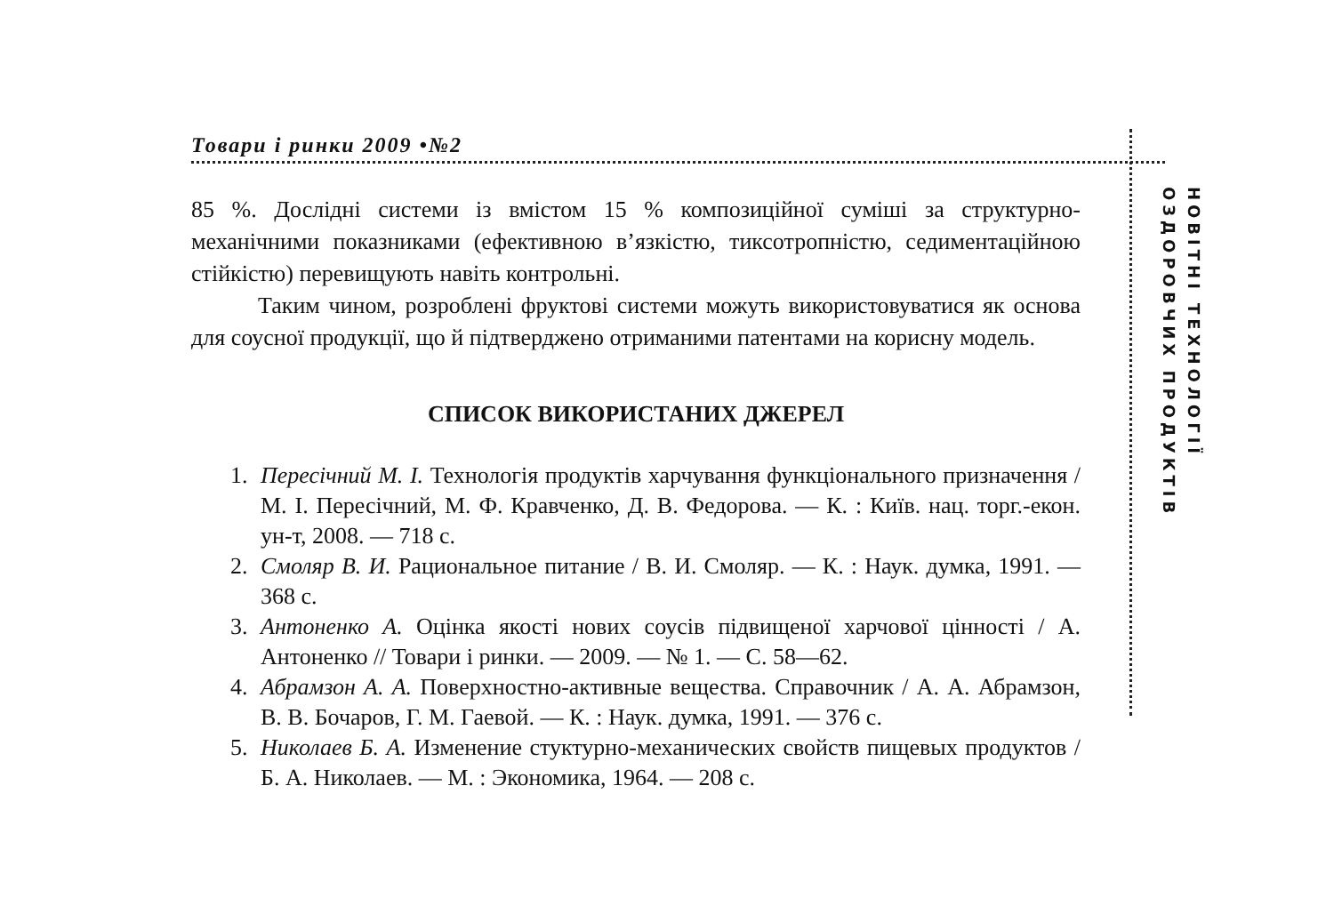Товари і ринки 2009 •№2
НОВІТНІ ТЕХНОЛОГІЇ
ОЗДОРОВЧИХ ПРОДУКТІВ
85 %. Дослідні системи із вмістом 15 % композиційної суміші за структурно-механічними показниками (ефективною в’язкістю, тиксотропністю, седиментаційною стійкістю) перевищують навіть контрольні.
Таким чином, розроблені фруктові системи можуть використовуватися як основа для соусної продукції, що й підтверджено отриманими патентами на корисну модель.
СПИСОК ВИКОРИСТАНИХ ДЖЕРЕЛ
1. Пересічний М. І. Технологія продуктів харчування функціонального призначення / М. І. Пересічний, М. Ф. Кравченко, Д. В. Федорова. — К. : Київ. нац. торг.-екон. ун-т, 2008. — 718 с.
2. Смоляр В. И. Рациональное питание / В. И. Смоляр. — К. : Наук. думка, 1991. — 368 с.
3. Антоненко А. Оцінка якості нових соусів підвищеної харчової цінності / А. Антоненко // Товари і ринки. — 2009. — № 1. — С. 58—62.
4. Абрамзон А. А. Поверхностно-активные вещества. Справочник / А. А. Абрамзон, В. В. Бочаров, Г. М. Гаевой. — К. : Наук. думка, 1991. — 376 с.
5. Николаев Б. А. Изменение стуктурно-механических свойств пищевых продуктов / Б. А. Николаев. — М. : Экономика, 1964. — 208 с.